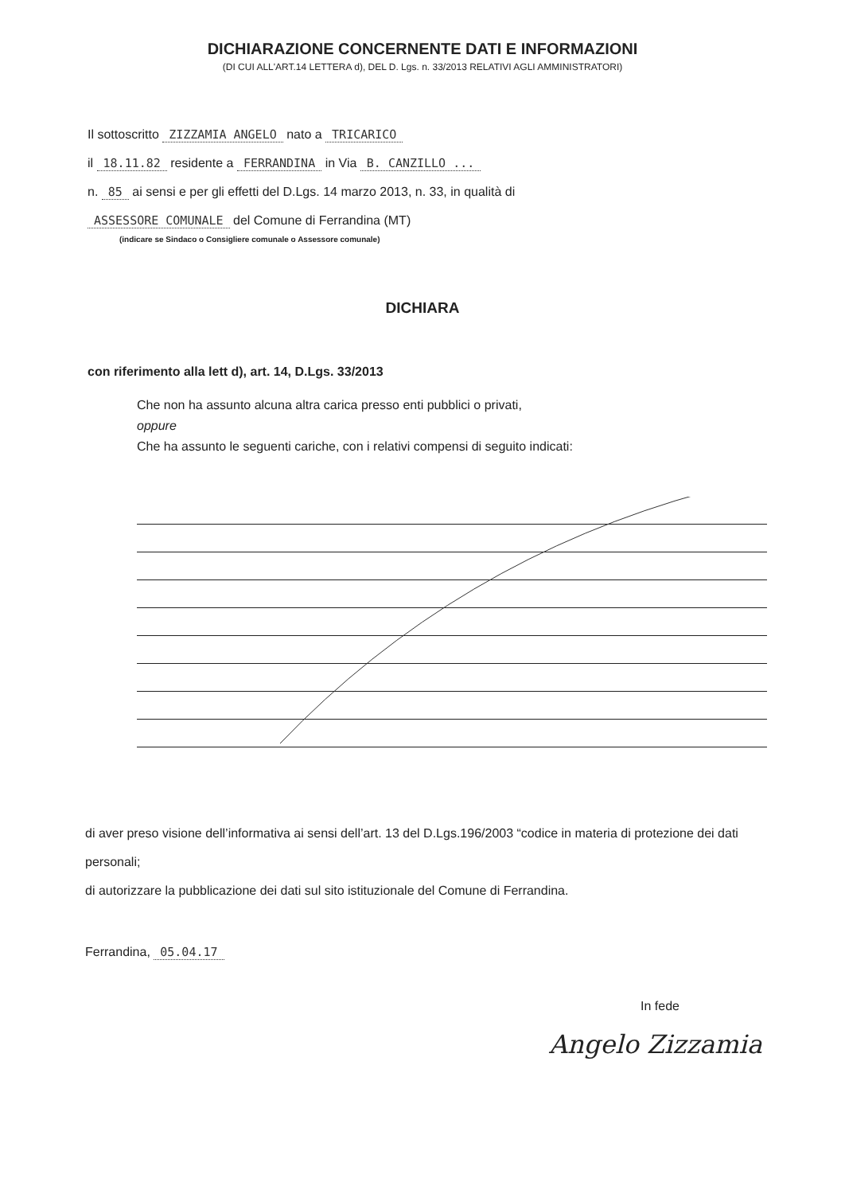DICHIARAZIONE CONCERNENTE DATI E INFORMAZIONI
(DI CUI ALL'ART.14 LETTERA d), DEL D. Lgs. n. 33/2013 RELATIVI AGLI AMMINISTRATORI)
Il sottoscritto ZIZZAMIA ANGELO nato a TRICARICO
il 18.11.82 residente a FERRANDINA in Via B. CANZILLO ...
n. 85 ai sensi e per gli effetti del D.Lgs. 14 marzo 2013, n. 33, in qualità di
ASSESSORE COMUNALE del Comune di Ferrandina (MT)
(indicare se Sindaco o Consigliere comunale o Assessore comunale)
DICHIARA
con riferimento alla lett d), art. 14, D.Lgs. 33/2013
Che non ha assunto alcuna altra carica presso enti pubblici o privati,
oppure
Che ha assunto le seguenti cariche, con i relativi compensi di seguito indicati:
di aver preso visione dell’informativa ai sensi dell’art. 13 del D.Lgs.196/2003 “codice in materia di protezione dei dati personali;
di autorizzare la pubblicazione dei dati sul sito istituzionale del Comune di Ferrandina.
Ferrandina, 05.04.17
In fede
Angelo Zizzamia